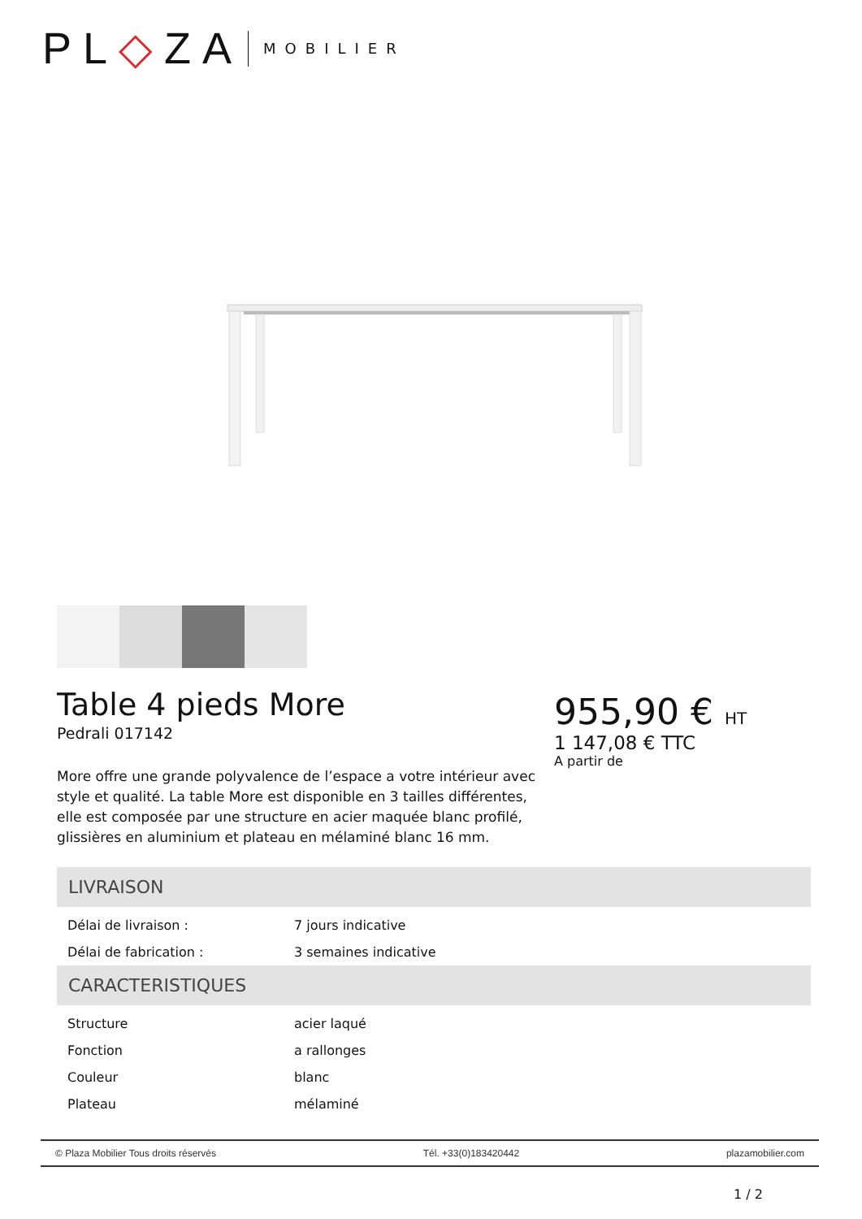PL◇ZA MOBILIER
Table 4 pieds More
Pedrali 017142
More offre une grande polyvalence de l’espace a votre intérieur avec style et qualité. La table More est disponible en 3 tailles différentes, elle est composée par une structure en acier maquée blanc profilé, glissières en aluminium et plateau en mélaminé blanc 16 mm.
955,90 € HT
1 147,08 € TTC
A partir de
LIVRAISON
| Délai de livraison : | 7 jours indicative |
| Délai de fabrication : | 3 semaines indicative |
CARACTERISTIQUES
| Structure | acier laqué |
| Fonction | a rallonges |
| Couleur | blanc |
| Plateau | mélaminé |
© Plaza Mobilier Tous droits réservés Tél. +33(0)183420442 plazamobilier.com
1 / 2